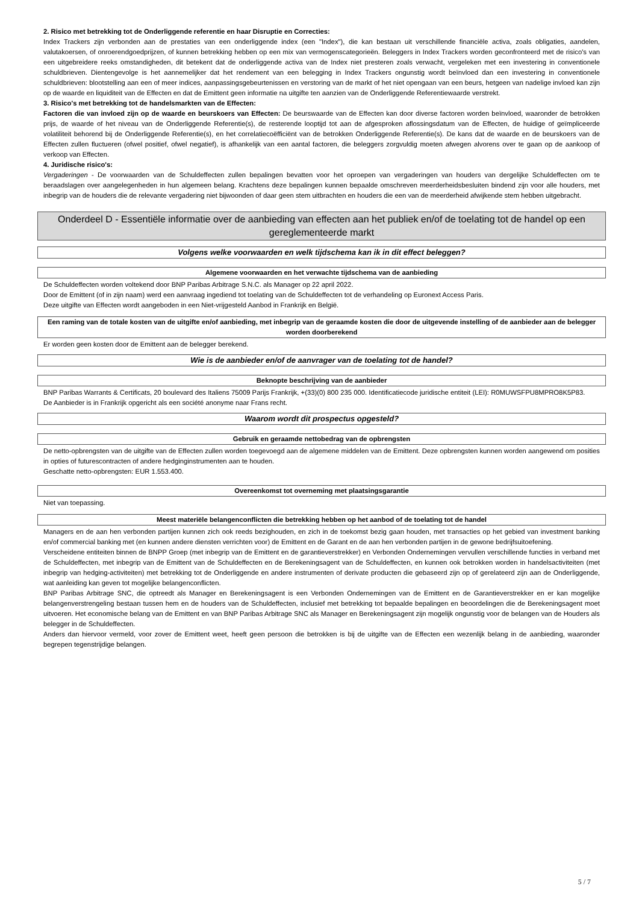2. Risico met betrekking tot de Onderliggende referentie en haar Disruptie en Correcties:
Index Trackers zijn verbonden aan de prestaties van een onderliggende index (een "Index"), die kan bestaan uit verschillende financiële activa, zoals obligaties, aandelen, valutakoersen, of onroerendgoedprijzen, of kunnen betrekking hebben op een mix van vermogenscategorieën. Beleggers in Index Trackers worden geconfronteerd met de risico's van een uitgebreidere reeks omstandigheden, dit betekent dat de onderliggende activa van de Index niet presteren zoals verwacht, vergeleken met een investering in conventionele schuldbrieven. Dientengevolge is het aannemelijker dat het rendement van een belegging in Index Trackers ongunstig wordt beïnvloed dan een investering in conventionele schuldbrieven: blootstelling aan een of meer indices, aanpassingsgebeurtenissen en verstoring van de markt of het niet opengaan van een beurs, hetgeen van nadelige invloed kan zijn op de waarde en liquiditeit van de Effecten en dat de Emittent geen informatie na uitgifte ten aanzien van de Onderliggende Referentiewaarde verstrekt.
3. Risico's met betrekking tot de handelsmarkten van de Effecten:
Factoren die van invloed zijn op de waarde en beurskoers van Effecten: De beurswaarde van de Effecten kan door diverse factoren worden beïnvloed, waaronder de betrokken prijs, de waarde of het niveau van de Onderliggende Referentie(s), de resterende looptijd tot aan de afgesproken aflossingsdatum van de Effecten, de huidige of geïmpliceerde volatiliteit behorend bij de Onderliggende Referentie(s), en het correlatiecoëfficiënt van de betrokken Onderliggende Referentie(s). De kans dat de waarde en de beurskoers van de Effecten zullen fluctueren (ofwel positief, ofwel negatief), is afhankelijk van een aantal factoren, die beleggers zorgvuldig moeten afwegen alvorens over te gaan op de aankoop of verkoop van Effecten.
4. Juridische risico's:
Vergaderingen - De voorwaarden van de Schuldeffecten zullen bepalingen bevatten voor het oproepen van vergaderingen van houders van dergelijke Schuldeffecten om te beraadslagen over aangelegenheden in hun algemeen belang. Krachtens deze bepalingen kunnen bepaalde omschreven meerderheidsbesluiten bindend zijn voor alle houders, met inbegrip van de houders die de relevante vergadering niet bijwoonden of daar geen stem uitbrachten en houders die een van de meerderheid afwijkende stem hebben uitgebracht.
Onderdeel D - Essentiële informatie over de aanbieding van effecten aan het publiek en/of de toelating tot de handel op een gereglementeerde markt
Volgens welke voorwaarden en welk tijdschema kan ik in dit effect beleggen?
Algemene voorwaarden en het verwachte tijdschema van de aanbieding
De Schuldeffecten worden voltekend door BNP Paribas Arbitrage S.N.C. als Manager op 22 april 2022.
Door de Emittent (of in zijn naam) werd een aanvraag ingediend tot toelating van de Schuldeffecten tot de verhandeling op Euronext Access Paris.
Deze uitgifte van Effecten wordt aangeboden in een Niet-vrijgesteld Aanbod in Frankrijk en België.
Een raming van de totale kosten van de uitgifte en/of aanbieding, met inbegrip van de geraamde kosten die door de uitgevende instelling of de aanbieder aan de belegger worden doorberekend
Er worden geen kosten door de Emittent aan de belegger berekend.
Wie is de aanbieder en/of de aanvrager van de toelating tot de handel?
Beknopte beschrijving van de aanbieder
BNP Paribas Warrants & Certificats, 20 boulevard des Italiens 75009 Parijs Frankrijk, +(33)(0) 800 235 000. Identificatiecode juridische entiteit (LEI): R0MUWSFPU8MPRO8K5P83.
De Aanbieder is in Frankrijk opgericht als een société anonyme naar Frans recht.
Waarom wordt dit prospectus opgesteld?
Gebruik en geraamde nettobedrag van de opbrengsten
De netto-opbrengsten van de uitgifte van de Effecten zullen worden toegevoegd aan de algemene middelen van de Emittent. Deze opbrengsten kunnen worden aangewend om posities in opties of futurescontracten of andere hedginginstrumenten aan te houden.
Geschatte netto-opbrengsten: EUR 1.553.400.
Overeenkomst tot overneming met plaatsingsgarantie
Niet van toepassing.
Meest materiële belangenconflicten die betrekking hebben op het aanbod of de toelating tot de handel
Managers en de aan hen verbonden partijen kunnen zich ook reeds bezighouden, en zich in de toekomst bezig gaan houden, met transacties op het gebied van investment banking en/of commercial banking met (en kunnen andere diensten verrichten voor) de Emittent en de Garant en de aan hen verbonden partijen in de gewone bedrijfsuitoefening.
Verscheidene entiteiten binnen de BNPP Groep (met inbegrip van de Emittent en de garantieverstrekker) en Verbonden Ondernemingen vervullen verschillende functies in verband met de Schuldeffecten, met inbegrip van de Emittent van de Schuldeffecten en de Berekeningsagent van de Schuldeffecten, en kunnen ook betrokken worden in handelsactiviteiten (met inbegrip van hedging-activiteiten) met betrekking tot de Onderliggende en andere instrumenten of derivate producten die gebaseerd zijn op of gerelateerd zijn aan de Onderliggende, wat aanleiding kan geven tot mogelijke belangenconflicten.
BNP Paribas Arbitrage SNC, die optreedt als Manager en Berekeningsagent is een Verbonden Ondernemingen van de Emittent en de Garantieverstrekker en er kan mogelijke belangenverstrengeling bestaan tussen hem en de houders van de Schuldeffecten, inclusief met betrekking tot bepaalde bepalingen en beoordelingen die de Berekeningsagent moet uitvoeren. Het economische belang van de Emittent en van BNP Paribas Arbitrage SNC als Manager en Berekeningsagent zijn mogelijk ongunstig voor de belangen van de Houders als belegger in de Schuldeffecten.
Anders dan hiervoor vermeld, voor zover de Emittent weet, heeft geen persoon die betrokken is bij de uitgifte van de Effecten een wezenlijk belang in de aanbieding, waaronder begrepen tegenstrijdige belangen.
5 / 7